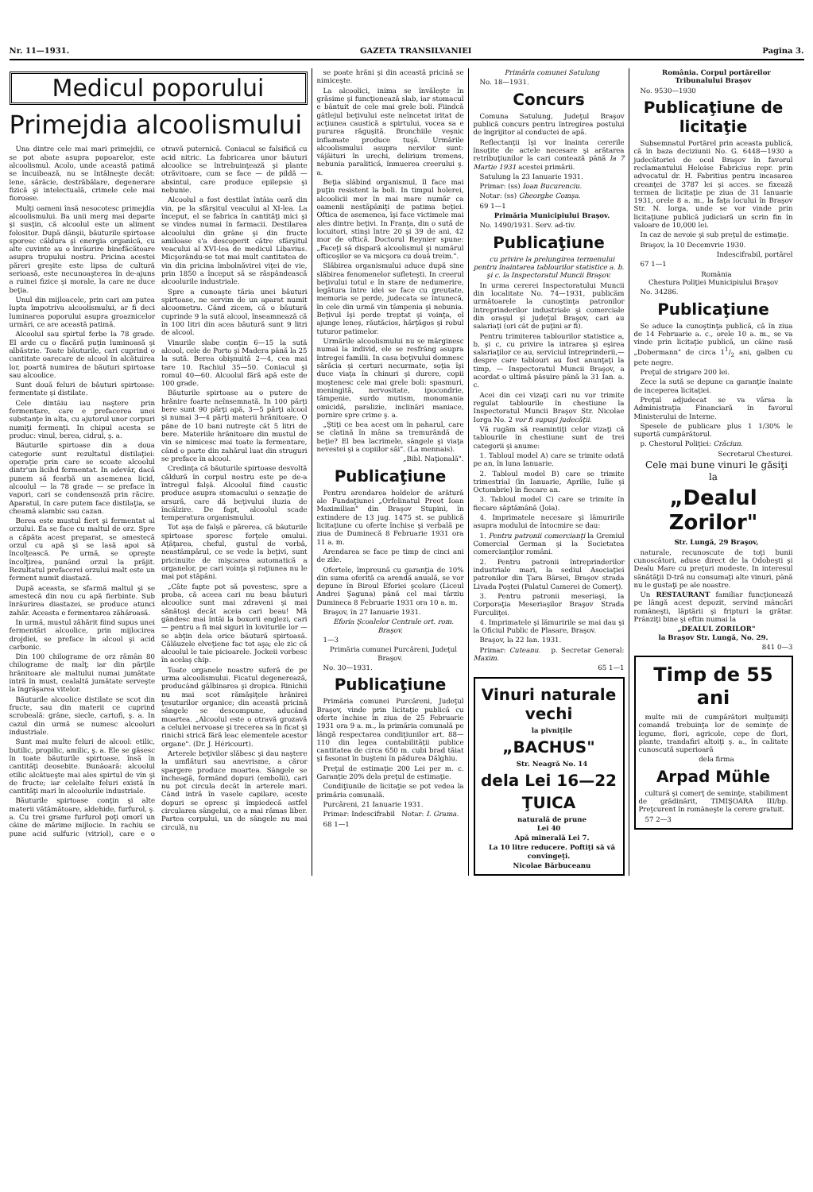Nr. 11—1931. GAZETA TRANSILVANIEI Pagina 3.
Medicul poporului
Primejdia alcoolismului
Una dintre cele mai mari primejdii, ce se pot abate asupra popoarelor, este alcoolismul. Acolo, unde această patimă se încuibează, nu se întâlneşte decât: lene, sărăcie, destrăbălare, degenerare fizică şi intelectuală, crimele cele mai fioroase.
Mulţi oameni însă nesocotesc primejdia alcoolismului. Ba unii merg mai departe şi susţin, că alcoolul este un aliment folositor. După dânşii, băuturile spirtoase sporesc căldura şi energia organică, cu alte cuvinte au o înrâurire binefăcătoare asupra trupului nostru. Pricina acestei păreri greşite este lipsa de cultură serioasă, este necunoaşterea în de-ajuns a ruinei fizice şi morale, la care ne duce beţia.
Unul din mijloacele, prin cari am putea lupta împotriva alcoolismului, ar fi deci luminarea poporului asupra groaznicelor urmări, ce are această patimă.
Alcoolul sau spirtul ferbe la 78 grade. El arde cu o flacără puţin luminoasă şi albăstrie. Toate băuturile, cari cuprind o cantitate oarecare de alcool în alcătuirea lor, poartă numirea de băuturi spirtoase sau alcoolice.
Sunt două feluri de băuturi spirtoase: fermentate şi distilate.
Cele dintâiu iau naştere prin fermentare, care e prefacerea unei substanţe în alta, cu ajutorul unor corpuri numiţi fermenţi. In chipul acesta se produc: vinul, berea, cidrul, ş. a.
Băuturile spirtoase din a doua categorie sunt rezultatul distilaţiei: operaţie prin care se scoate alcoolul dintr'un licihd fermentat. In adevăr, dacă punem să fearbă un asemenea licid, alcoolul — la 78 grade — se preface în vapori, cari se condensează prin răcire. Aparatul, în care putem face distilaţia, se cheamă alambic sau cazan.
Berea este mustul fiert şi fermentat al orzului. Ea se face cu maltul de orz. Spre a căpăta acest preparat, se amestecă orzul cu apă şi se lasă apoi să încolţească. Pe urmă, se opreşte încolţirea, punând orzul la prăjit. Rezultatul prefacerei orzului malt este un ferment numit diastază.
După aceasta, se sfarmă maltul şi se amestecă din nou cu apă fierbinte. Sub înrâurirea diastazei, se produce atunci zahăr. Aceasta e fermentarea zăhăroasă.
In urmă, mustul zăhărit fiind supus unei fermentări alcoolice, prin mijlocirea drojdiei, se preface în alcool şi acid carbonic.
Din 100 chilograme de orz rămân 80 chilograme de malţ; iar din părţile hrănitoare ale maltului numai jumătate intră în must, cealaltă jumătate serveşte la îngrăşarea vitelor.
Băuturile alcoolice distilate se scot din fructe, sau din materii ce cuprind scrobeală: grâne, siecle, cartofi, ş. a. In cazul din urmă se numesc alcooluri industriale.
Sunt mai multe feluri de alcool: etilic, butilic, propilic, amilic, ş. a. Ele se găsesc în toate băuturile spirtoase, însă în cantităţi deosebite. Bunăoară: alcoolul etilic alcătueşte mai ales spirtul de vin şi de fructe; iar celelalte feluri există în cantităţi mari în alcoolurile industriale.
Băuturile spirtoase conţin şi alte materii vătămătoare, aldehide, furfurol, ş. a. Cu trei grame furfurol poţi omorî un câine de mărime mijlocie. In rachiu se pune acid sulfuric (vitriol), care e o otravă puternică. Coniacul se falsifică cu acid nitric. La fabricarea unor băuturi alcoolice se întrebuinţează şi plante otrăvitoare, cum se face — de pildă — absintul, care produce epilepsie şi nebunie.
Alcoolul a fost destilat întâia oară din vin, pe la sfârşitul veacului al XI-lea. La început, el se fabrica în cantităţi mici şi se vindea numai în farmacii. Destilarea alcoolului din grâne şi din fructe amiloase s'a descoperit către sfârşitul veacului al XVI-lea de medicul Libavius. Micşorându-se tot mai mult cantitatea de vin din pricina îmbolnăvirei viţei de vie, prin 1850 a început să se răspândească alcoolurile industriale.
Spre a cunoaşte tăria unei băuturi spirtoase, ne servim de un aparat numit alcoometru. Când zicem, că o băutură cuprinde 9 la sută alcool, înseamnează că în 100 litri din acea băutură sunt 9 litri de alcool.
Vinurile slabe conţin 6—15 la sută alcool, cele de Porto şi Madera până la 25 la sută. Berea obişnuită 2—4, cea mai tare 10. Rachiul 35—50. Coniacul şi romul 40—60. Alcoolul fără apă este de 100 grade.
Băuturile spirtoase au o putere de hrănire foarte neînsemnată. In 100 părţi bere sunt 90 părţi apă, 3—5 părţi alcool şi numai 3—4 părţi materii hrănitoare. O pâne de 10 bani nutreşte cât 5 litri de bere. Materiile hrănitoare din mustul de vin se nimicesc mai toate la fermentare, când o parte din zahărul luat din struguri se preface în alcool.
Credinţa că băuturile spirtoase desvoltă căldură în corpul nostru este pe de-a întregul falşă. Alcoolul fiind caustic produce asupra stomacului o senzaţie de arsură, care dă beţivului iluzia de încălzire. De fapt, alcoolul scade temperatura organismului.
Tot aşa de falşă e părerea, că băuturile spirtoase sporesc forţele omului. Aţâţarea, cheful, gustul de vorbă, neastâmpărul, ce se vede la beţivi, sunt pricinuite de mişcarea automatică a organelor, pe cari voinţa şi raţiunea nu le mai pot stăpâni.
„Câte fapte pot să povestesc, spre a proba, că aceea cari nu beau băuturi alcoolice sunt mai zdraveni şi mai sănătoşi decât aceia cari beau! Mă gândesc mai întâi la boxorii englezi, cari — pentru a fi mai siguri în loviturile lor — se abţin dela orice băutură spirtoasă. Călăuzele elveţiene fac tot aşa; ele zic că alcoolul le taie picioarele. Jockeii vorbesc în acelaş chip.
Toate organele noastre suferă de pe urma alcoolismului. Ficatul degenerează, producând gălbinarea şi dropica. Rinichii nu mai scot rămăşiţele hrănirei ţesuturilor organice; din această pricină sângele se descompune, aducând moartea. „Alcoolul este o otravă grozavă a celulei nervoase şi trecerea sa în ficat şi rinichi strică fără leac elementele acestor organe". (Dr. J. Héricourt).
Arterele beţivilor slăbesc şi dau naştere la umflături sau anevrisme, a căror spargere produce moartea. Sângele se încheagă, formând dopuri (embolii), cari nu pot circula decât în arterele mari. Când intră în vasele capilare, aceste dopuri se opresc şi împiedecă astfel circularea sângelui, ce a mai rămas liber. Partea corpului, un de sângele nu mai circulă, nu
se poate hrăni şi din această pricină se nimiceşte.
La alcoolici, inima se învăleşte în grăsime şi funcţionează slab, iar stomacul e bântuit de cele mai grele boli. Fiindcă gâtlejul beţivului este neîncetat iritat de acţiunea caustică a spirtului, vocea sa e pururea răguşită. Bronchiile veşnic inflamate produce tuşă. Urmările alcoolismului asupra nervilor sunt: vâjâituri în urechi, delirium tremens, nebunia paralitică, înmuerea creerului ş. a.
Beţia slăbind organismul, îl face mai puţin resistent la boli. In timpul holerei, alcoolicii mor în mai mare număr ca oamenii nestăpâniţi de patima beţiei. Oftica de asemenea, îşi face victimele mai ales dintre beţivi. In Franţa, din o sută de locuitori, stinşi între 20 şi 39 de ani, 42 mor de oftică. Doctorul Reynier spune: „Faceţi să dispară alcoolismul şi numărul ofticoşilor se va micşora cu două treim.".
Slăbirea organismului aduce după sine slăbirea fenomenelor sufleteşti. In creerul beţivului totul e în stare de nedumerire, legătura între idei se face cu greutate, memoria se perde, judecata se întunecă, în cele din urmă vin tâmpenia şi nebunia. Beţivul îşi perde treptat şi voinţa, el ajunge leneş, răutăcios, hărţăgos şi robul tuturor patimelor.
Urmările alcoolismului nu se mărginesc numai la individ, ele se resfrâng asupra întregei familii. In casa beţivului domnesc sărăcia şi certuri necurmate, soţia îşi duce viaţa în chinuri şi durere, copii moştenesc cele mai grele boli: spasmuri, meningită, nervositate, ipocondrie, tâmpenie, surdo mutism, monomania omicidă, paralizie, inclinări maniace, pornire spre crime ş. a.
„Ştiţi ce bea acest om în paharul, care se clatină în mâna sa tremurândă de beţie? El bea lacrimele, sângele şi viaţa nevestei şi a copiilor săi". (La mennais).
„Bibl. Naţională".
Publicaţiune
Pentru arendarea holdelor de arătură ale Fundaţiunei „Orfelinatul Preot Ioan Maximilian" din Braşov Stupini, în extindere de 13 jug. 1475 st. se publică licitaţiune cu oferte închise şi verbală pe ziua de Duminecă 8 Februarie 1931 ora 11 a. m.
Arendarea se face pe timp de cinci ani de zile.
Ofertele, împreună cu garanţia de 10% din suma oferită ca arendă anuală, se vor depune în Biroul Eforiei şcolare (Liceul Andrei Şaguna) până cel mai târziu Dumineca 8 Februarie 1931 ora 10 a. m.
Braşov, în 27 Ianuarie 1931.
Eforia Şcoalelor Centrale ort. rom. Braşov.
1—3
Primăria comunei Purcăreni, Judeţul Braşov.
No. 30—1931.
Publicaţiune
Primăria comunei Purcăreni, Judeţul Braşov, vinde prin licitaţie publică cu oferte închise în ziua de 25 Februarie 1931 ora 9 a. m., la primăria comunală pe lângă respectarea condiţiunilor art. 88—110 din legea contabilităţii publice cantitatea de circa 650 m. cubi brad tăiat şi fasonat în buşteni în pădurea Dălghiu.
Preţul de estimaţie 200 Lei per m. c. Garanţie 20% dela preţul de estimaţie.
Condiţiunile de licitaţie se pot vedea la primăria comunală.
Purcăreni, 21 Ianuarie 1931.
Primar: Indescifrabil Notar: I. Grama.
68 1—1
Primăria comunei Satulung
No. 18—1931.
Concurs
Comuna Satulung, Judeţul Braşov publică concurs pentru întregirea postului de îngrijitor al conductei de apă.
Reflectanţii îşi vor înainta cererile însoţite de actele necesare şi arătarea retribuţiunilor la cari contează până la 7 Martie 1931 acestei primării.
Satulung la 23 Ianuarie 1931.
Primar: (ss) Ioan Bucurenciu.
Notar: (ss) Gheorghe Comşa.
69 1—1
Primăria Municipiului Braşov.
No. 1490/1931. Serv. ad-tiv.
Publicaţiune
cu privire la prelungirea termenului pentru înaintarea tablourilor statistice a. b. şi c. la Inspectoratul Muncii Braşov.
In urma cererei Inspectoratului Muncii din localitate No. 74—1931, publicăm următoarele la cunoştinţa patronilor întreprinderilor industriale şi comerciale din oraşul şi judeţul Braşov, cari au salariaţi (ori cât de puţini ar fi).
Pentru trimiterea tablourilor statistice a, b, şi c, cu privire la intrarea şi eşirea salariaţilor ce au, serviciul întreprinderii,— despre care tablouri au fost anunţaţi la timp, — Inspectoratul Muncii Braşov, a acordat o ultimă păsuire până la 31 Ian. a. c.
Acei din cei vizaţi cari nu vor trimite regulat tablourile în chestiune la Inspectoratul Muncii Braşov Str. Nicolae Iorga No. 2 vor fi supuşi judecăţii.
Vă rugăm să reamintiţi celor vizaţi că tablourile în chestiune sunt de trei categorii şi anume:
1. Tabloul model A) care se trimite odată pe an, în luna Ianuarie.
2. Tabloul model B) care se trimite trimestrial (în Ianuarie, Aprilie, Iulie şi Octombrie) în fiecare an.
3. Tabloul model C) care se trimite în fiecare săptămână (Joia).
4. Imprimatele necesare şi lămuririle asupra modului de întocmire se dau:
1. Pentru patronii comercianţi la Gremiul Comercial German şi la Societatea comercianţilor români.
2. Pentru patronii întreprinderilor industriale mari, la sediul Asociaţiei patronilor din Ţara Bârsei, Braşov strada Livada Poştei (Palatul Camerei de Comerţ).
3. Pentru patronii meseriaşi, la Corporaţia Meseriaşilor Braşov Strada Furculiţei.
4. Imprimatele şi lămuririle se mai dau şi la Oficiul Public de Plasare, Braşov.
Braşov, la 22 Ian. 1931.
Primar: Cuteanu. p. Secretar General: Maxim.
65 1—1
Vinuri naturale vechi
la pivniţile
„BACHUS"
Str. Neagră No. 14
dela Lei 16—22
ŢUICA
naturală de prune
Lei 40
Apă minerală Lei 7.
La 10 litre reducere. Poftiţi să vă convingeţi.
Nicolae Bărbuceanu
România. Corpul portăreilor Tribunalului Braşov
No. 9530—1930
Publicaţiune de licitaţie
Subsemnatul Portărel prin aceasta publică, că în baza deciziunii No. G. 6448—1930 a judecătoriei de ocol Braşov în favorul reclamantului Heloise Fabricius repr. prin advocatul dr. H. Fabritius pentru incasarea creanţei de 3787 lei şi acces. se fixează termen de licitaţie pe ziua de 31 Ianuarie 1931, orele 8 a. m., la faţa locului în Braşov Str. N. Iorga, unde se vor vinde prin licitaţiune publică judiciară un scrin fin în valoare de 10,000 lei.
In caz de nevoie şi sub preţul de estimaţie.
Braşov, la 10 Decemvrie 1930.
Indescifrabil, portărel
67 1—1
România
Chestura Poliţiei Municipiului Braşov
No. 34286.
Publicaţiune
Se aduce la cunoştinţa publică, că în ziua de 14 Februarie a. c., orele 10 a. m., se va vinde prin licitaţie publică, un câine rasă „Dobermann" de circa 11/2 ani, galben cu pete negre.
Preţul de strigare 200 lei.
Zece la sută se depune ca garanţie înainte de inceperea licitaţiei.
Preţul adjudecat se va vărsa la Administraţia Financiară în favorul Ministerului de Interne.
Spesele de publicare plus 1 1/30% le suportă cumpărătorul.
p. Chestorul Poliţiei: Crăciun.
Secretarul Chesturei.
Cele mai bune vinuri le găsiţi la
„Dealul Zorilor"
Str. Lungă, 29 Braşov,
naturale, recunoscute de toţi bunii cunoscători, aduse direct de la Odobeşti şi Dealu Mare cu preţuri modeste. In interesul sănătăţii D-tră nu consumaţi alte vinuri, până nu le gustaţi pe ale noastre.
Un RESTAURANT familiar funcţionează pe lângă acest depozit, servind mâncări româneşti, lăptării şi fripturi la grătar. Prânziţi bine şi eftin numai la
„DEALUL ZORILOR"
la Braşov Str. Lungă, No. 29.
841 0—3
Timp de 55 ani
multe mii de cumpărători mulţumiţi comandă trebuinţa lor de seminţe de legume, flori, agricole, cepe de flori, plante, trandafiri altoiţi ş. a., în calitate cunoscută superioară
dela firma
Arpad Mühle
cultură şi comerţ de seminţe, stabiliment de grădinărit, TIMIŞOARA III/bp. Preţcurent în româneşte la cerere gratuit.
57 2—3